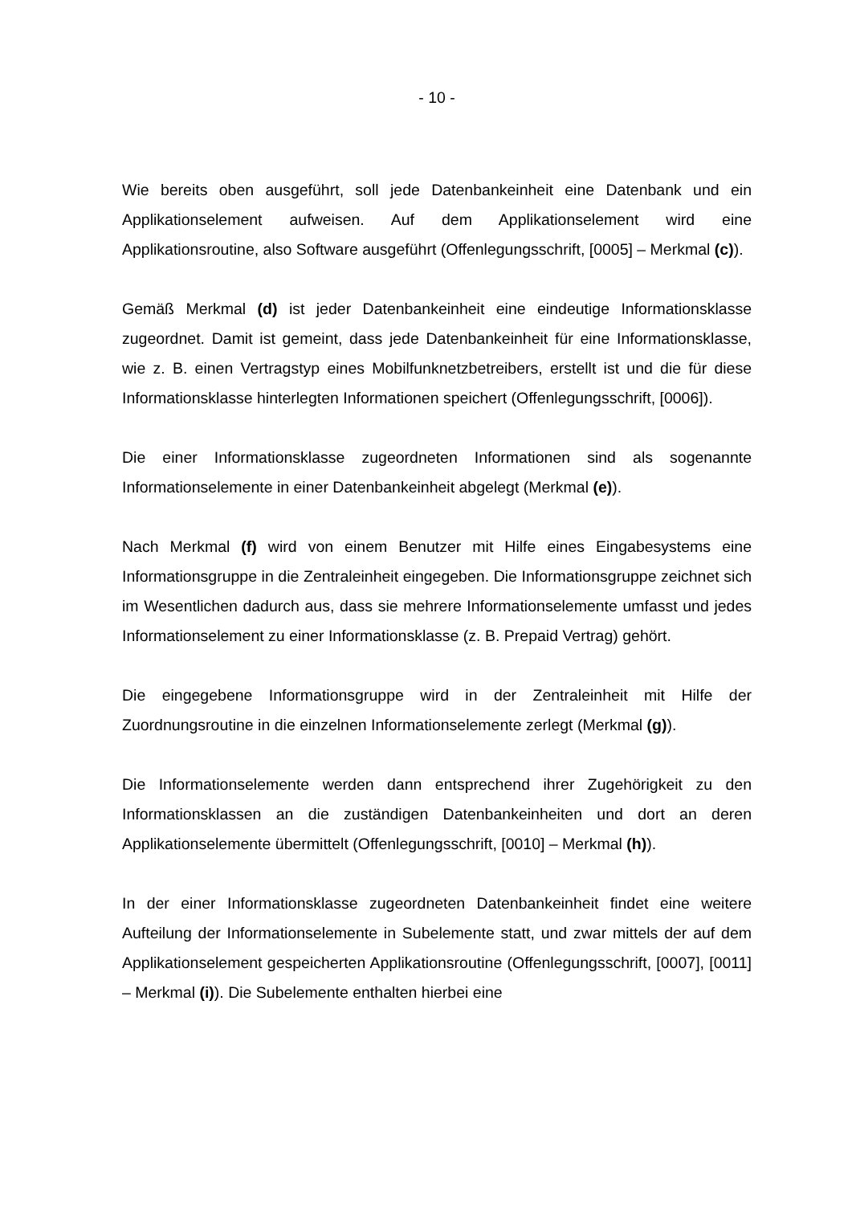- 10 -
Wie bereits oben ausgeführt, soll jede Datenbankeinheit eine Datenbank und ein Applikationselement aufweisen. Auf dem Applikationselement wird eine Applikationsroutine, also Software ausgeführt (Offenlegungsschrift, [0005] – Merkmal (c)).
Gemäß Merkmal (d) ist jeder Datenbankeinheit eine eindeutige Informationsklasse zugeordnet. Damit ist gemeint, dass jede Datenbankeinheit für eine Informationsklasse, wie z. B. einen Vertragstyp eines Mobilfunknetzbetreibers, erstellt ist und die für diese Informationsklasse hinterlegten Informationen speichert (Offenlegungsschrift, [0006]).
Die einer Informationsklasse zugeordneten Informationen sind als sogenannte Informationselemente in einer Datenbankeinheit abgelegt (Merkmal (e)).
Nach Merkmal (f) wird von einem Benutzer mit Hilfe eines Eingabesystems eine Informationsgruppe in die Zentraleinheit eingegeben. Die Informationsgruppe zeichnet sich im Wesentlichen dadurch aus, dass sie mehrere Informationselemente umfasst und jedes Informationselement zu einer Informationsklasse (z. B. Prepaid Vertrag) gehört.
Die eingegebene Informationsgruppe wird in der Zentraleinheit mit Hilfe der Zuordnungsroutine in die einzelnen Informationselemente zerlegt (Merkmal (g)).
Die Informationselemente werden dann entsprechend ihrer Zugehörigkeit zu den Informationsklassen an die zuständigen Datenbankeinheiten und dort an deren Applikationselemente übermittelt (Offenlegungsschrift, [0010] – Merkmal (h)).
In der einer Informationsklasse zugeordneten Datenbankeinheit findet eine weitere Aufteilung der Informationselemente in Subelemente statt, und zwar mittels der auf dem Applikationselement gespeicherten Applikationsroutine (Offenlegungsschrift, [0007], [0011] – Merkmal (i)). Die Subelemente enthalten hierbei eine